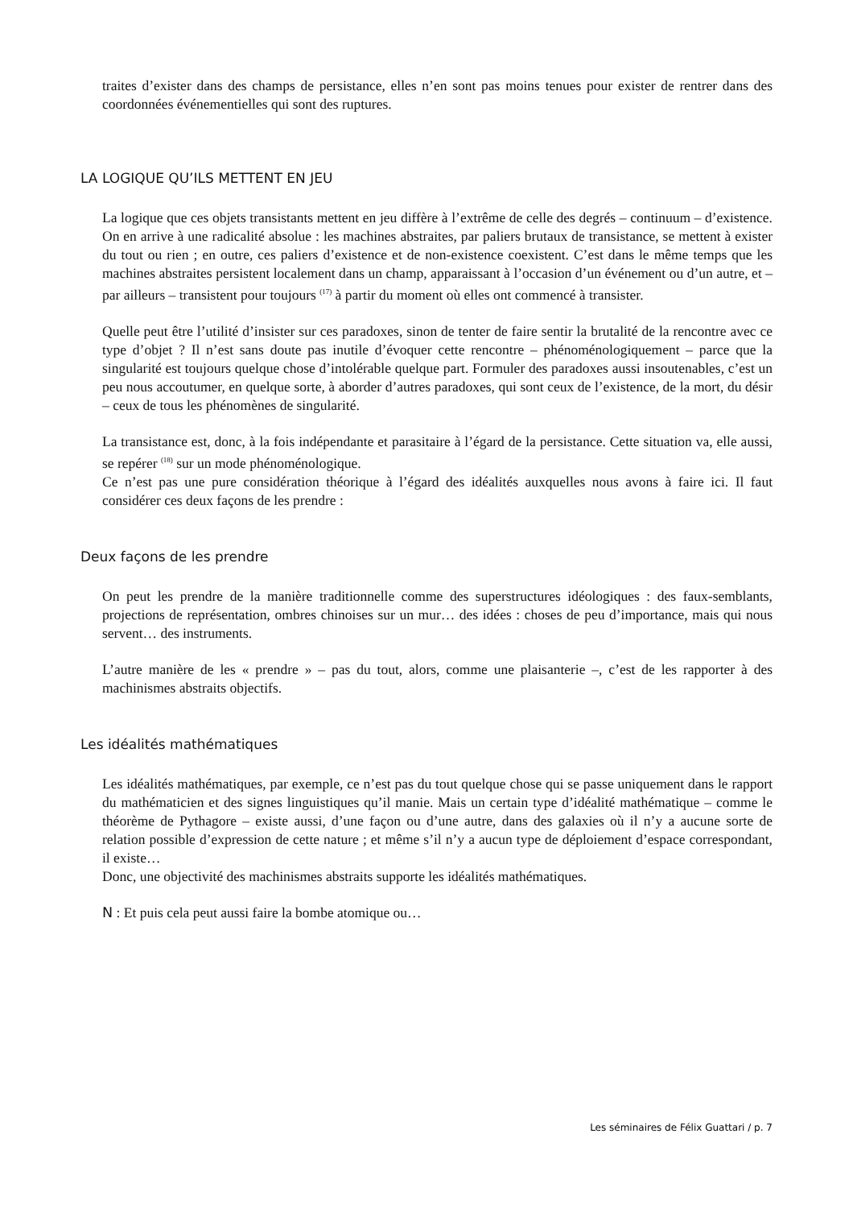traites d’exister dans des champs de persistance, elles n’en sont pas moins tenues pour exister de rentrer dans des coordonnées événementielles qui sont des ruptures.
LA LOGIQUE QU’ILS METTENT EN JEU
La logique que ces objets transistants mettent en jeu diffère à l’extrême de celle des degrés – continuum – d’existence. On en arrive à une radicalité absolue : les machines abstraites, par paliers brutaux de transistance, se mettent à exister du tout ou rien ; en outre, ces paliers d’existence et de non-existence coexistent. C’est dans le même temps que les machines abstraites persistent localement dans un champ, apparaissant à l’occasion d’un événement ou d’un autre, et – par ailleurs – transistent pour toujours <sup>(17)</sup> à partir du moment où elles ont commencé à transister.
Quelle peut être l’utilité d’insister sur ces paradoxes, sinon de tenter de faire sentir la brutalité de la rencontre avec ce type d’objet ? Il n’est sans doute pas inutile d’évoquer cette rencontre – phénoménologiquement – parce que la singularité est toujours quelque chose d’intolérable quelque part. Formuler des paradoxes aussi insoutenables, c’est un peu nous accoutumer, en quelque sorte, à aborder d’autres paradoxes, qui sont ceux de l’existence, de la mort, du désir – ceux de tous les phénomènes de singularité.
La transistance est, donc, à la fois indépendante et parasitaire à l’égard de la persistance. Cette situation va, elle aussi, se repérer <sup>(18)</sup> sur un mode phénoménologique.
Ce n’est pas une pure considération théorique à l’égard des idéalités auxquelles nous avons à faire ici. Il faut considérer ces deux façons de les prendre :
Deux façons de les prendre
On peut les prendre de la manière traditionnelle comme des superstructures idéologiques : des faux-semblants, projections de représentation, ombres chinoises sur un mur… des idées : choses de peu d’importance, mais qui nous servent… des instruments.
L’autre manière de les « prendre » – pas du tout, alors, comme une plaisanterie –, c’est de les rapporter à des machinismes abstraits objectifs.
Les idéalités mathématiques
Les idéalités mathématiques, par exemple, ce n’est pas du tout quelque chose qui se passe uniquement dans le rapport du mathématicien et des signes linguistiques qu’il manie. Mais un certain type d’idéalité mathématique – comme le théorème de Pythagore – existe aussi, d’une façon ou d’une autre, dans des galaxies où il n’y a aucune sorte de relation possible d’expression de cette nature ; et même s’il n’y a aucun type de déploiement d’espace correspondant, il existe…
Donc, une objectivité des machinismes abstraits supporte les idéalités mathématiques.
N : Et puis cela peut aussi faire la bombe atomique ou…
Les séminaires de Félix Guattari / p. 7